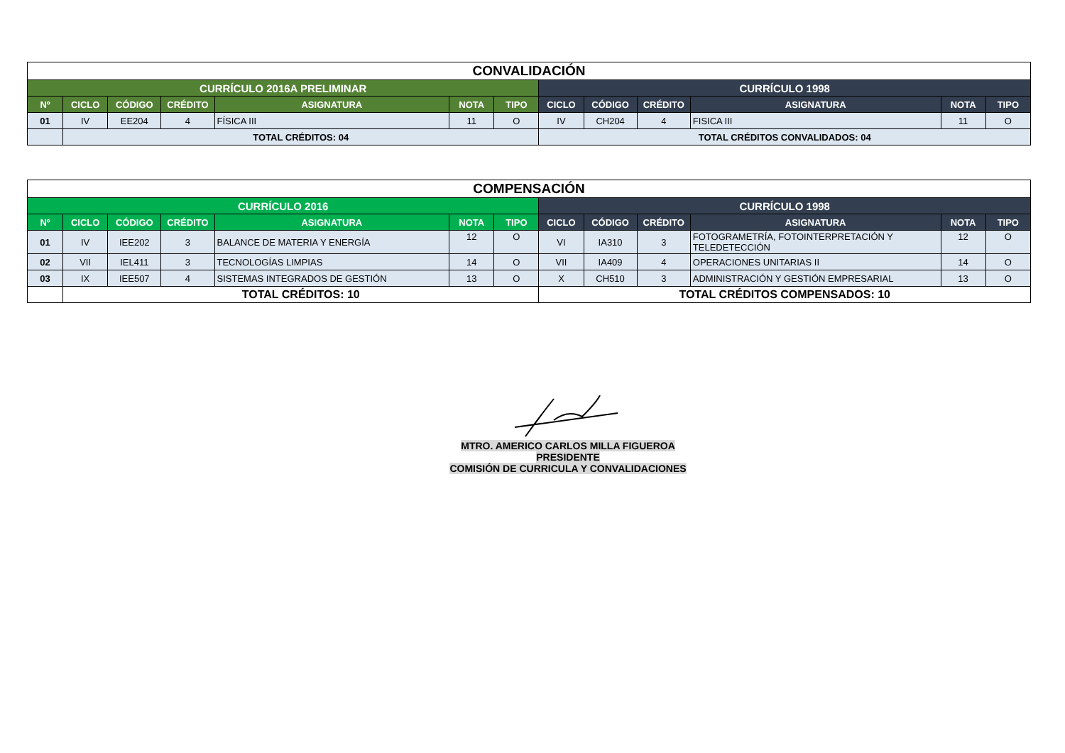| CONVALIDACIÓN | | | | | | | | | | | | |
| CURRÍCULO 2016A PRELIMINAR | | | | | | | CURRÍCULO 1998 | | | | | |
| Nº | CICLO | CÓDIGO | CRÉDITO | ASIGNATURA | NOTA | TIPO | CICLO | CÓDIGO | CRÉDITO | ASIGNATURA | NOTA | TIPO |
| 01 | IV | EE204 | 4 | FÍSICA III | 11 | O | IV | CH204 | 4 | FISICA III | 11 | O |
| | TOTAL CRÉDITOS: 04 | | | | | | TOTAL CRÉDITOS CONVALIDADOS: 04 | | | | | |
| COMPENSACIÓN | | | | | | | | | | | | |
| CURRÍCULO 2016 | | | | | | | CURRÍCULO 1998 | | | | | |
| Nº | CICLO | CÓDIGO | CRÉDITO | ASIGNATURA | NOTA | TIPO | CICLO | CÓDIGO | CRÉDITO | ASIGNATURA | NOTA | TIPO |
| 01 | IV | IEE202 | 3 | BALANCE DE MATERIA Y ENERGÍA | 12 | O | VI | IA310 | 3 | FOTOGRAMETRÍA, FOTOINTERPRETACIÓN Y TELEDETECCIÓN | 12 | O |
| 02 | VII | IEL411 | 3 | TECNOLOGÍAS LIMPIAS | 14 | O | VII | IA409 | 4 | OPERACIONES UNITARIAS II | 14 | O |
| 03 | IX | IEE507 | 4 | SISTEMAS INTEGRADOS DE GESTIÓN | 13 | O | X | CH510 | 3 | ADMINISTRACIÓN Y GESTIÓN EMPRESARIAL | 13 | O |
| | TOTAL CRÉDITOS: 10 | | | | | | TOTAL CRÉDITOS COMPENSADOS: 10 | | | | | |
MTRO. AMERICO CARLOS MILLA FIGUEROA
PRESIDENTE
COMISIÓN DE CURRICULA Y CONVALIDACIONES